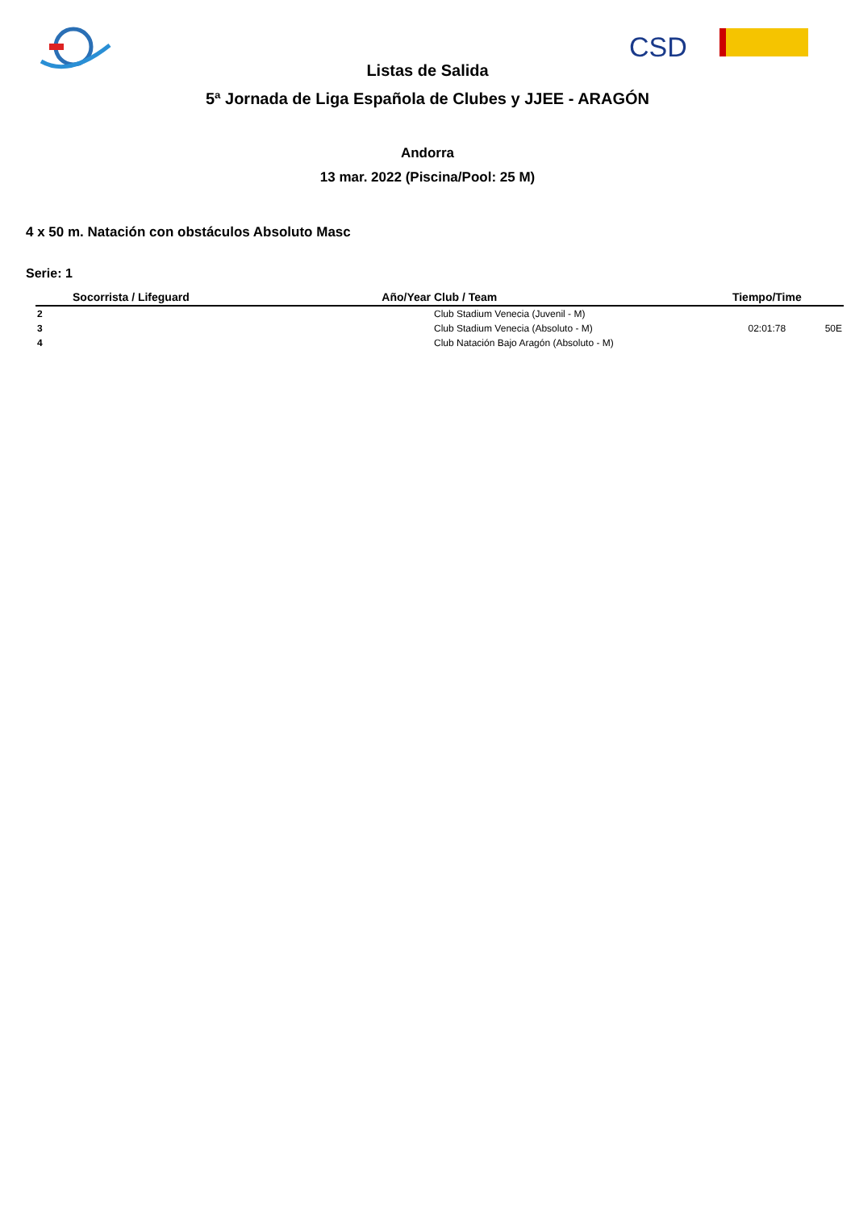CSD
Listas de Salida
5ª Jornada de Liga Española de Clubes y JJEE - ARAGÓN
Andorra
13 mar. 2022 (Piscina/Pool: 25 M)
4 x 50 m. Natación con obstáculos Absoluto Masc
Serie: 1
| | Socorrista / Lifeguard | Año/Year | Club / Team | Tiempo/Time | |
| --- | --- | --- | --- | --- | --- |
| 2 | | | Club Stadium Venecia (Juvenil - M) | | |
| 3 | | | Club Stadium Venecia (Absoluto - M) | 02:01:78 | 50E |
| 4 | | | Club Natación Bajo Aragón (Absoluto - M) | | |